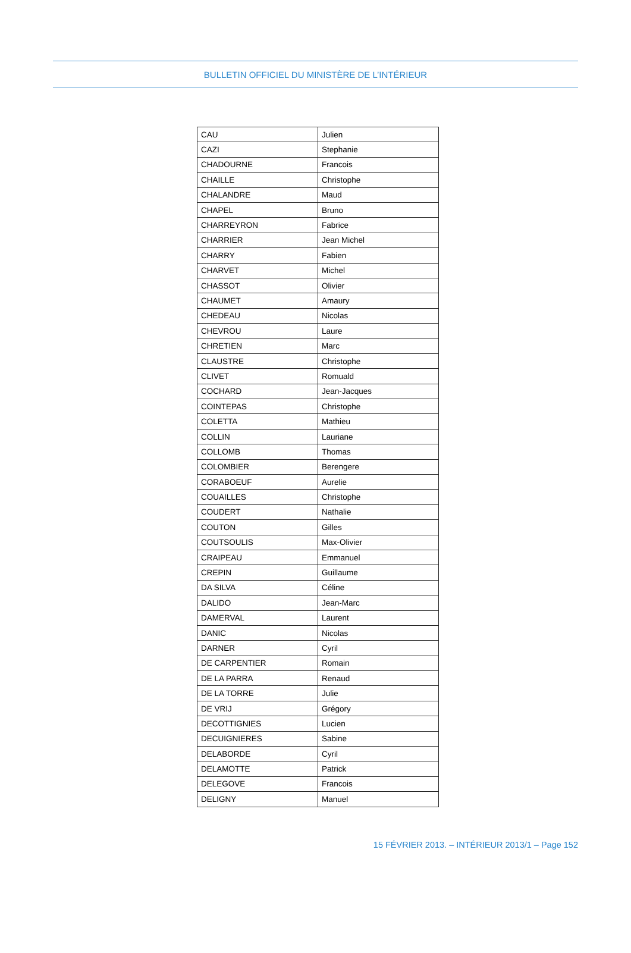BULLETIN OFFICIEL DU MINISTÈRE DE L’INTÉRIEUR
| CAU | Julien |
| CAZI | Stephanie |
| CHADOURNE | Francois |
| CHAILLE | Christophe |
| CHALANDRE | Maud |
| CHAPEL | Bruno |
| CHARREYRON | Fabrice |
| CHARRIER | Jean Michel |
| CHARRY | Fabien |
| CHARVET | Michel |
| CHASSOT | Olivier |
| CHAUMET | Amaury |
| CHEDEAU | Nicolas |
| CHEVROU | Laure |
| CHRETIEN | Marc |
| CLAUSTRE | Christophe |
| CLIVET | Romuald |
| COCHARD | Jean-Jacques |
| COINTEPAS | Christophe |
| COLETTA | Mathieu |
| COLLIN | Lauriane |
| COLLOMB | Thomas |
| COLOMBIER | Berengere |
| CORABOEUF | Aurelie |
| COUAILLES | Christophe |
| COUDERT | Nathalie |
| COUTON | Gilles |
| COUTSOULIS | Max-Olivier |
| CRAIPEAU | Emmanuel |
| CREPIN | Guillaume |
| DA SILVA | Céline |
| DALIDO | Jean-Marc |
| DAMERVAL | Laurent |
| DANIC | Nicolas |
| DARNER | Cyril |
| DE CARPENTIER | Romain |
| DE LA PARRA | Renaud |
| DE LA TORRE | Julie |
| DE VRIJ | Grégory |
| DECOTTIGNIES | Lucien |
| DECUIGNIERES | Sabine |
| DELABORDE | Cyril |
| DELAMOTTE | Patrick |
| DELEGOVE | Francois |
| DELIGNY | Manuel |
15 FÉVRIER 2013. – INTÉRIEUR 2013/1 – Page 152